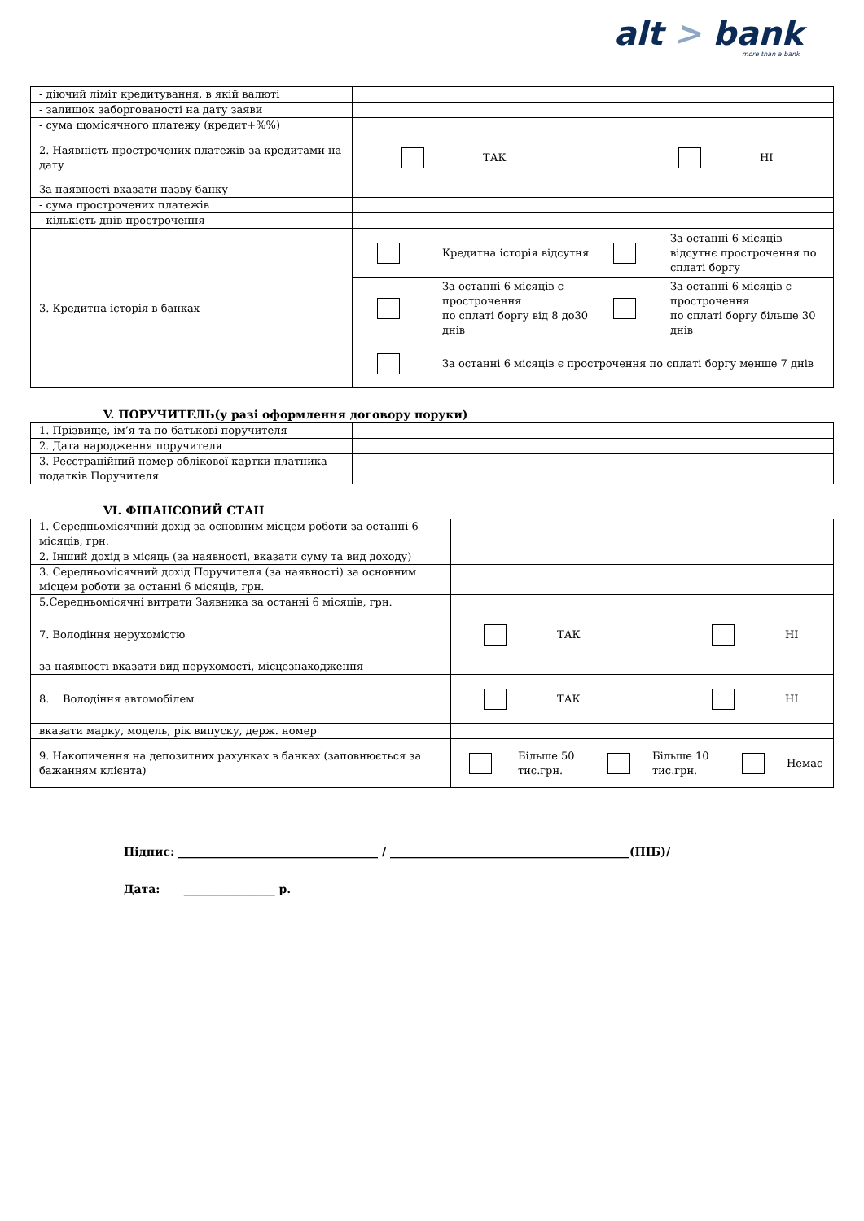alt > bank
more than a bank
| - діючий ліміт кредитування, в якій валюті | |
| - залишок заборгованості на дату заяви | |
| - сума щомісячного платежу (кредит+%%) | |
| 2. Наявність прострочених платежів за кредитами на дату | / / / ТАК / / НІ / |
| За наявності вказати назву банку | |
| - сума прострочених платежів | |
| - кількість днів прострочення | |
| 3. Кредитна історія в банках | / / Кредитна історія відсутня / / За останні 6 місяців відсутнє прострочення по сплаті боргу / |
| | / / За останні 6 місяців є прострочення по сплаті боргу від 8 до30 днів / / За останні 6 місяців є прострочення по сплаті боргу більше 30 днів / |
| | / / За останні 6 місяців є прострочення по сплаті боргу менше 7 днів / |
V. ПОРУЧИТЕЛЬ(у разі оформлення договору поруки)
| 1. Прізвище, ім’я та по-батькові поручителя | |
| 2. Дата народження поручителя | |
| 3. Реєстраційний номер облікової картки платника податків Поручителя | |
VI. ФІНАНСОВИЙ СТАН
| 1. Середньомісячний дохід за основним місцем роботи за останні 6 місяців, грн. | |
| 2. Інший дохід в місяць (за наявності, вказати суму та вид доходу) | |
| 3. Середньомісячний дохід Поручителя (за наявності) за основним місцем роботи за останні 6 місяців, грн. | |
| 5.Середньомісячні витрати Заявника за останні 6 місяців, грн. | |
| 7. Володіння нерухомістю | / / / ТАК / / НІ / |
| за наявності вказати вид нерухомості, місцезнаходження | |
| 8. Володіння автомобілем | / / / ТАК / / НІ / |
| вказати марку, модель, рік випуску, держ. номер | |
| 9. Накопичення на депозитних рахунках в банках (заповнюється за бажанням клієнта) | / / Більше 50 тис.грн. / / Більше 10 тис.грн. / / Немає / |
Підпис: ___________________________________ / __________________________________________(ПІБ)/
Дата: ________________ р.